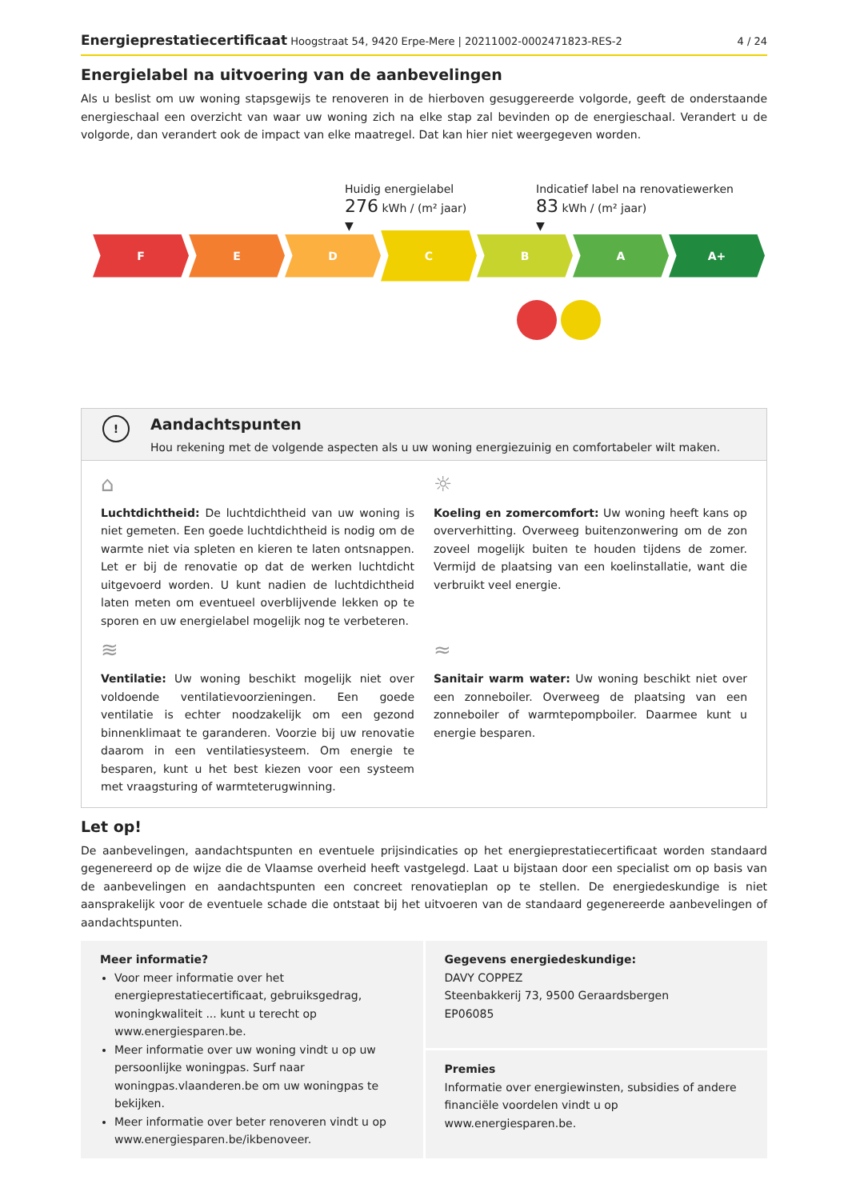Energieprestatiecertificaat Hoogstraat 54, 9420 Erpe-Mere | 20211002-0002471823-RES-2 4 / 24
Energielabel na uitvoering van de aanbevelingen
Als u beslist om uw woning stapsgewijs te renoveren in de hierboven gesuggereerde volgorde, geeft de onderstaande energieschaal een overzicht van waar uw woning zich na elke stap zal bevinden op de energieschaal. Verandert u de volgorde, dan verandert ook de impact van elke maatregel. Dat kan hier niet weergegeven worden.
Huidig energielabel
276 kWh / (m² jaar)
▼
Indicatief label na renovatiewerken
83 kWh / (m² jaar)
▼
F E D
C
B A A+
!
Aandachtspunten
Hou rekening met de volgende aspecten als u uw woning energiezuinig en comfortabeler wilt maken.
⌂
Luchtdichtheid: De luchtdichtheid van uw woning is niet gemeten. Een goede luchtdichtheid is nodig om de warmte niet via spleten en kieren te laten ontsnappen. Let er bij de renovatie op dat de werken luchtdicht uitgevoerd worden. U kunt nadien de luchtdichtheid laten meten om eventueel overblijvende lekken op te sporen en uw energielabel mogelijk nog te verbeteren.
☼
Koeling en zomercomfort: Uw woning heeft kans op oververhitting. Overweeg buitenzonwering om de zon zoveel mogelijk buiten te houden tijdens de zomer. Vermijd de plaatsing van een koelinstallatie, want die verbruikt veel energie.
≋
Ventilatie: Uw woning beschikt mogelijk niet over voldoende ventilatievoorzieningen. Een goede ventilatie is echter noodzakelijk om een gezond binnenklimaat te garanderen. Voorzie bij uw renovatie daarom in een ventilatiesysteem. Om energie te besparen, kunt u het best kiezen voor een systeem met vraagsturing of warmteterugwinning.
≈
Sanitair warm water: Uw woning beschikt niet over een zonneboiler. Overweeg de plaatsing van een zonneboiler of warmtepompboiler. Daarmee kunt u energie besparen.
Let op!
De aanbevelingen, aandachtspunten en eventuele prijsindicaties op het energieprestatiecertificaat worden standaard gegenereerd op de wijze die de Vlaamse overheid heeft vastgelegd. Laat u bijstaan door een specialist om op basis van de aanbevelingen en aandachtspunten een concreet renovatieplan op te stellen. De energiedeskundige is niet aansprakelijk voor de eventuele schade die ontstaat bij het uitvoeren van de standaard gegenereerde aanbevelingen of aandachtspunten.
Meer informatie?
Voor meer informatie over het energieprestatiecertificaat, gebruiksgedrag, woningkwaliteit ... kunt u terecht op www.energiesparen.be.
Meer informatie over uw woning vindt u op uw persoonlijke woningpas. Surf naar woningpas.vlaanderen.be om uw woningpas te bekijken.
Meer informatie over beter renoveren vindt u op www.energiesparen.be/ikbenoveer.
Gegevens energiedeskundige:
DAVY COPPEZ
Steenbakkerij 73, 9500 Geraardsbergen
EP06085
Premies
Informatie over energiewinsten, subsidies of andere financiële voordelen vindt u op www.energiesparen.be.